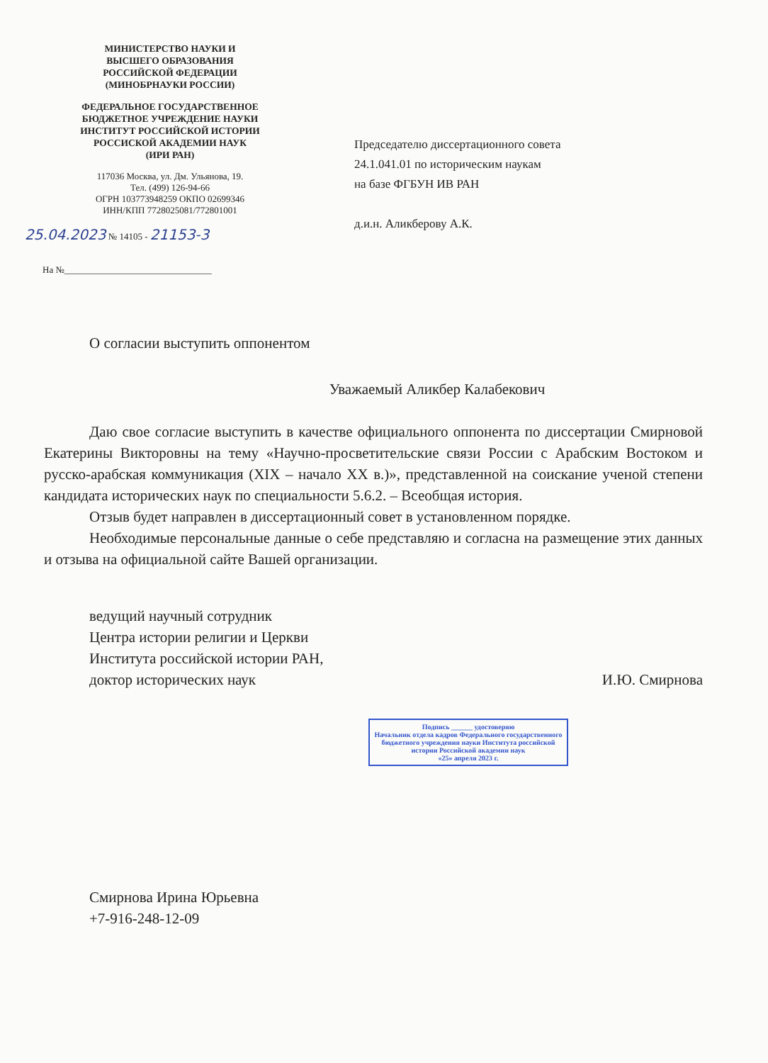МИНИСТЕРСТВО НАУКИ И
ВЫСШЕГО ОБРАЗОВАНИЯ
РОССИЙСКОЙ ФЕДЕРАЦИИ
(МИНОБРНАУКИ РОССИИ)
ФЕДЕРАЛЬНОЕ ГОСУДАРСТВЕННОЕ
БЮДЖЕТНОЕ УЧРЕЖДЕНИЕ НАУКИ
ИНСТИТУТ РОССИЙСКОЙ ИСТОРИИ
РОССИСКОЙ АКАДЕМИИ НАУК
(ИРИ РАН)
117036 Москва, ул. Дм. Ульянова, 19.
Тел. (499) 126-94-66
ОГРН 103773948259 ОКПО 02699346
ИНН/КПП 7728025081/772801001
25.04.2023 № 14105 - 21153-3
На №________________________________
Председателю диссертационного совета
24.1.041.01 по историческим наукам
на базе ФГБУН ИВ РАН
д.и.н. Аликберову А.К.
О согласии выступить оппонентом
Уважаемый Аликбер Калабекович
Даю свое согласие выступить в качестве официального оппонента по диссертации Смирновой Екатерины Викторовны на тему «Научно-просветительские связи России с Арабским Востоком и русско-арабская коммуникация (XIX – начало XX в.)», представленной на соискание ученой степени кандидата исторических наук по специальности 5.6.2. – Всеобщая история.
Отзыв будет направлен в диссертационный совет в установленном порядке.
Необходимые персональные данные о себе представляю и согласна на размещение этих данных и отзыва на официальной сайте Вашей организации.
ведущий научный сотрудник
Центра истории религии и Церкви
Института российской истории РАН,
доктор исторических наук
И.Ю. Смирнова
Подпись ______ удостоверяю
Начальник отдела кадров Федерального государственного бюджетного учреждения науки Института российской истории Российской академии наук
«25» апреля 2023 г.
Смирнова Ирина Юрьевна
+7-916-248-12-09